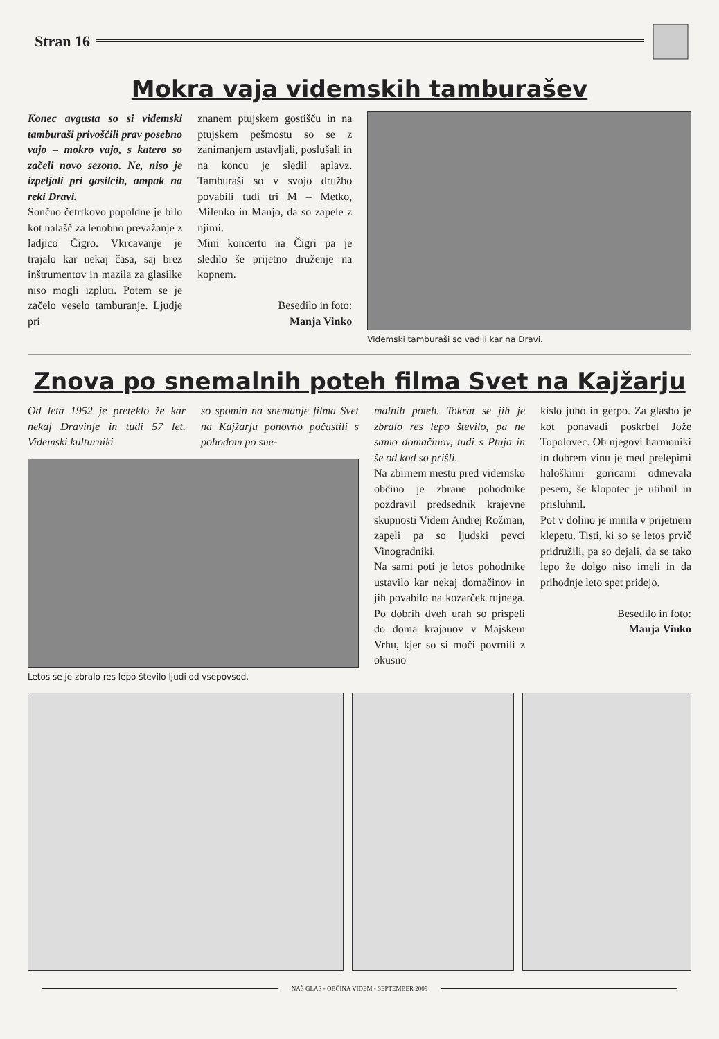Stran 16
Mokra vaja videmskih tamburašev
Konec avgusta so si videmski tamburaši privoščili prav posebno vajo – mokro vajo, s katero so začeli novo sezono. Ne, niso je izpeljali pri gasilcih, ampak na reki Dravi.
Sončno četrtkovo popoldne je bilo kot nalašč za lenobno prevažanje z ladjico Čigro. Vkrcavanje je trajalo kar nekaj časa, saj brez inštrumentov in mazila za glasilke niso mogli izpluti. Potem se je začelo veselo tamburanje. Ljudje pri
znanem ptujskem gostišču in na ptujskem pešmostu so se z zanimanjem ustavljali, poslušali in na koncu je sledil aplavz. Tamburaši so v svojo družbo povabili tudi tri M – Metko, Milenko in Manjo, da so zapele z njimi.
Mini koncertu na Čigri pa je sledilo še prijetno druženje na kopnem.
Besedilo in foto:
Manja Vinko
Videmski tamburaši so vadili kar na Dravi.
Znova po snemalnih poteh filma Svet na Kajžarju
Od leta 1952 je preteklo že kar nekaj Dravinje in tudi 57 let. Videmski kulturniki
so spomin na snemanje filma Svet na Kajžarju ponovno počastili s pohodom po sne-
Letos se je zbralo res lepo število ljudi od vsepovsod.
malnih poteh. Tokrat se jih je zbralo res lepo število, pa ne samo domačinov, tudi s Ptuja in še od kod so prišli.
Na zbirnem mestu pred videmsko občino je zbrane pohodnike pozdravil predsednik krajevne skupnosti Videm Andrej Rožman, zapeli pa so ljudski pevci Vinogradniki.
Na sami poti je letos pohodnike ustavilo kar nekaj domačinov in jih povabilo na kozarček rujnega. Po dobrih dveh urah so prispeli do doma krajanov v Majskem Vrhu, kjer so si moči povrnili z okusno
kislo juho in gerpo. Za glasbo je kot ponavadi poskrbel Jože Topolovec. Ob njegovi harmoniki in dobrem vinu je med prelepimi haloškimi goricami odmevala pesem, še klopotec je utihnil in prisluhnil.
Pot v dolino je minila v prijetnem klepetu. Tisti, ki so se letos prvič pridružili, pa so dejali, da se tako lepo že dolgo niso imeli in da prihodnje leto spet pridejo.
Besedilo in foto:
Manja Vinko
NAŠ GLAS - OBČINA VIDEM - SEPTEMBER 2009